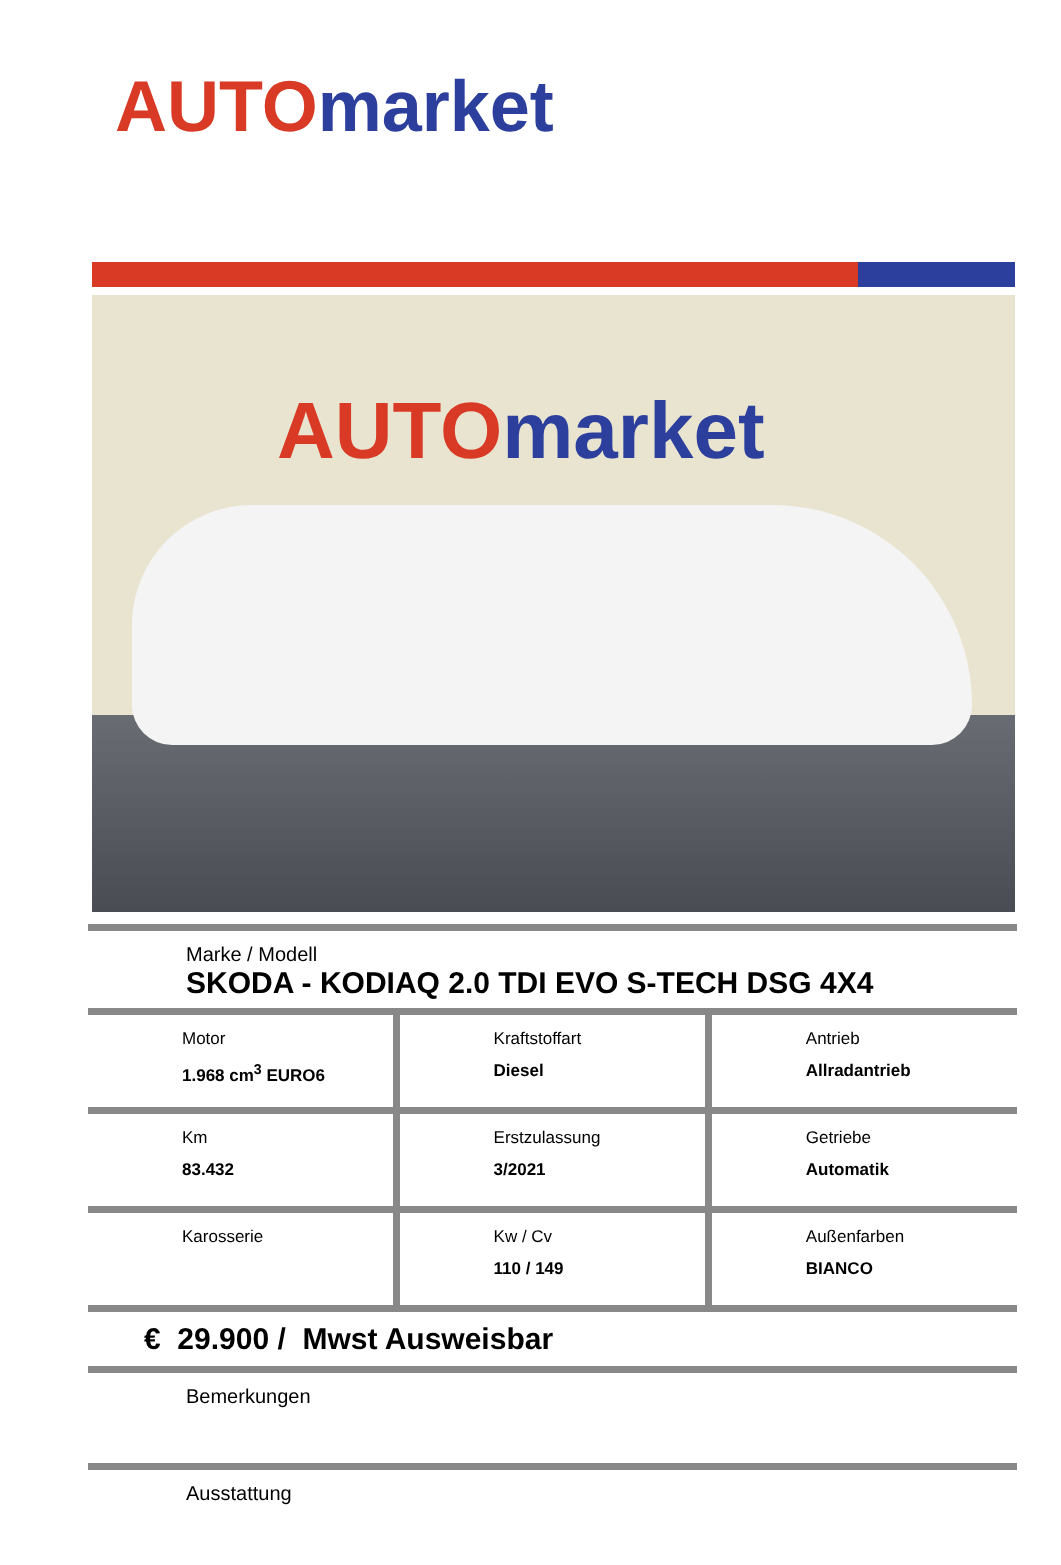AUTO market
AUTO market
Marke / Modell
SKODA - KODIAQ 2.0 TDI EVO S-TECH DSG 4X4
| Motor 1.968 cm<sup>3</sup> EURO6 | Kraftstoffart Diesel | Antrieb Allradantrieb |
| Km 83.432 | Erstzulassung 3/2021 | Getriebe Automatik |
| Karosserie | Kw / Cv 110 / 149 | Außenfarben BIANCO |
€ 29.900 / Mwst Ausweisbar
Bemerkungen
Ausstattung